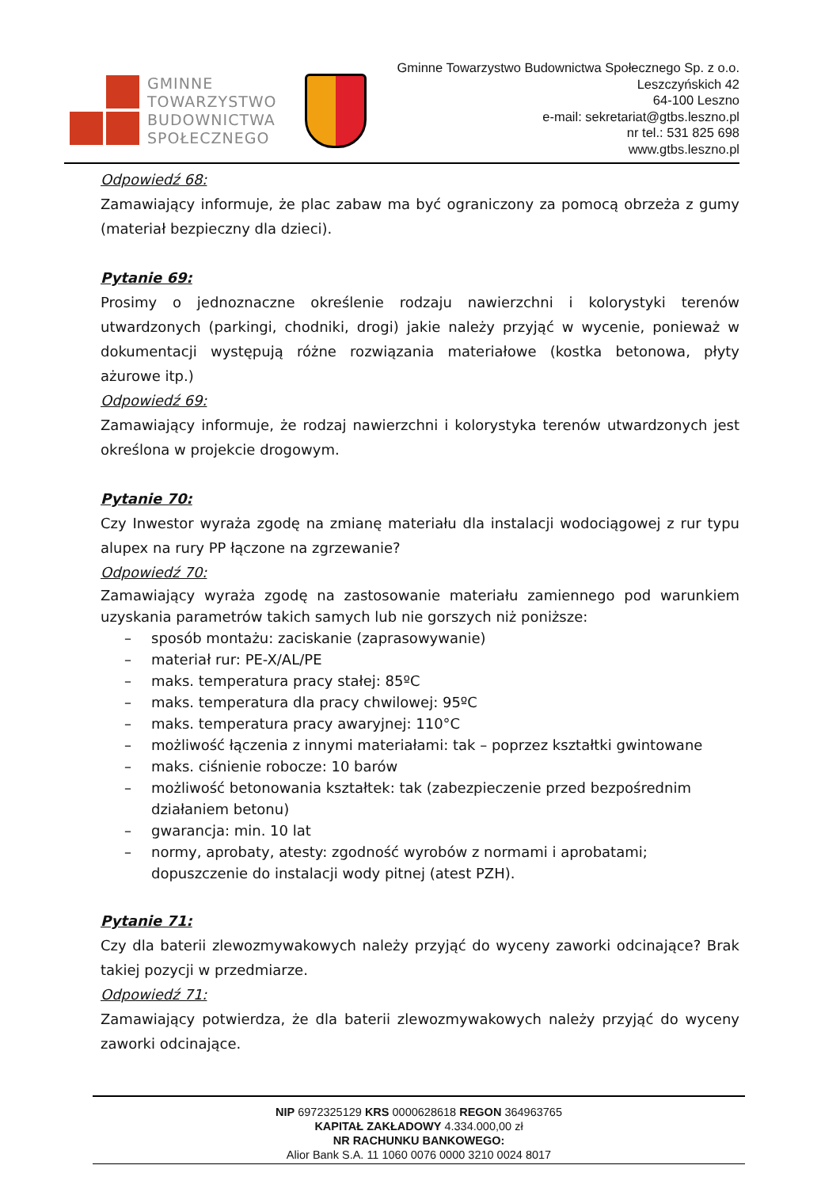GMINNE
TOWARZYSTWO
BUDOWNICTWA
SPOŁECZNEGO
Gminne Towarzystwo Budownictwa Społecznego Sp. z o.o.
Leszczyńskich 42
64-100 Leszno
e-mail: sekretariat@gtbs.leszno.pl
nr tel.: 531 825 698
www.gtbs.leszno.pl
Odpowiedź 68:
Zamawiający informuje, że plac zabaw ma być ograniczony za pomocą obrzeża z gumy (materiał bezpieczny dla dzieci).
Pytanie 69:
Prosimy o jednoznaczne określenie rodzaju nawierzchni i kolorystyki terenów utwardzonych (parkingi, chodniki, drogi) jakie należy przyjąć w wycenie, ponieważ w dokumentacji występują różne rozwiązania materiałowe (kostka betonowa, płyty ażurowe itp.)
Odpowiedź 69:
Zamawiający informuje, że rodzaj nawierzchni i kolorystyka terenów utwardzonych jest określona w projekcie drogowym.
Pytanie 70:
Czy Inwestor wyraża zgodę na zmianę materiału dla instalacji wodociągowej z rur typu alupex na rury PP łączone na zgrzewanie?
Odpowiedź 70:
Zamawiający wyraża zgodę na zastosowanie materiału zamiennego pod warunkiem uzyskania parametrów takich samych lub nie gorszych niż poniższe:
– sposób montażu: zaciskanie (zaprasowywanie)
– materiał rur: PE-X/AL/PE
– maks. temperatura pracy stałej: 85ºC
– maks. temperatura dla pracy chwilowej: 95ºC
– maks. temperatura pracy awaryjnej: 110°C
– możliwość łączenia z innymi materiałami: tak – poprzez kształtki gwintowane
– maks. ciśnienie robocze: 10 barów
– możliwość betonowania kształtek: tak (zabezpieczenie przed bezpośrednim działaniem betonu)
– gwarancja: min. 10 lat
– normy, aprobaty, atesty: zgodność wyrobów z normami i aprobatami; dopuszczenie do instalacji wody pitnej (atest PZH).
Pytanie 71:
Czy dla baterii zlewozmywakowych należy przyjąć do wyceny zaworki odcinające? Brak takiej pozycji w przedmiarze.
Odpowiedź 71:
Zamawiający potwierdza, że dla baterii zlewozmywakowych należy przyjąć do wyceny zaworki odcinające.
NIP 6972325129 KRS 0000628618 REGON 364963765
KAPITAŁ ZAKŁADOWY 4.334.000,00 zł
NR RACHUNKU BANKOWEGO:
Alior Bank S.A. 11 1060 0076 0000 3210 0024 8017